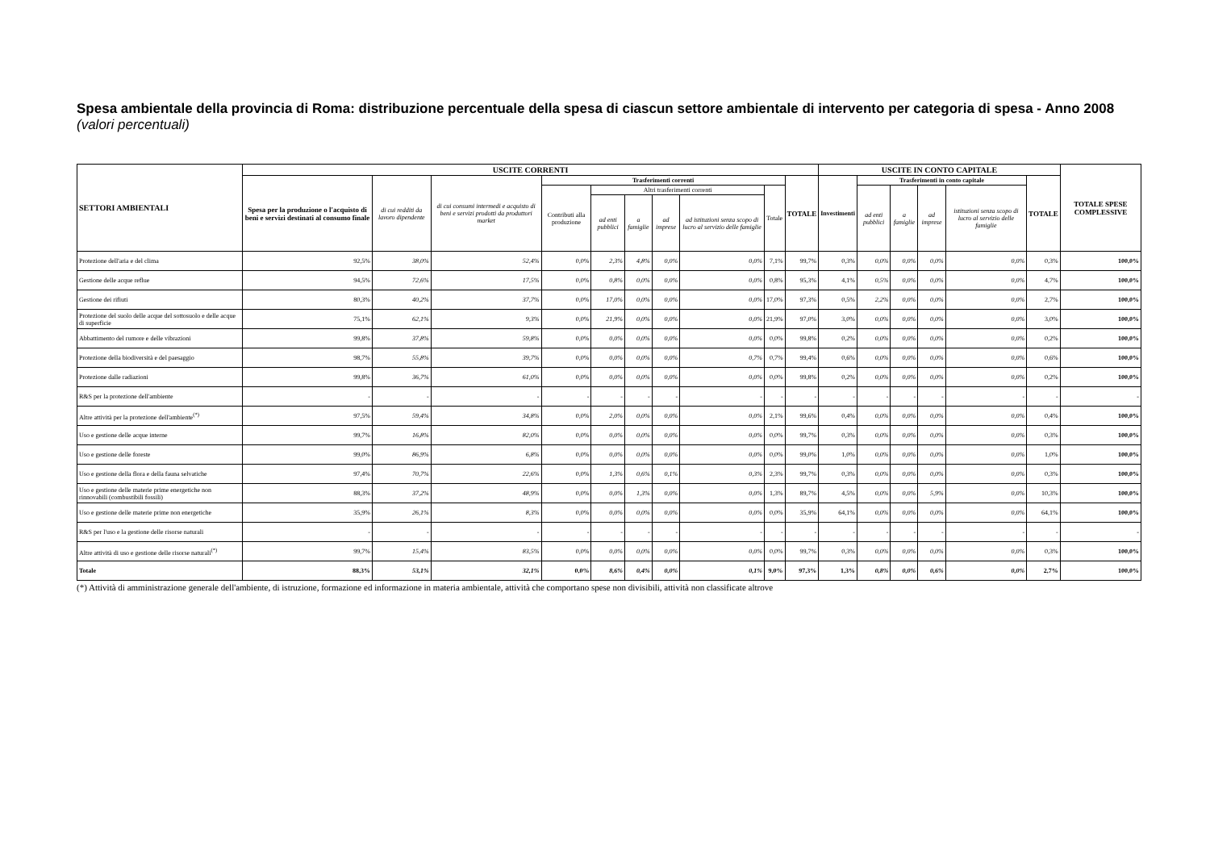Spesa ambientale della provincia di Roma: distribuzione percentuale della spesa di ciascun settore ambientale di intervento per categoria di spesa - Anno 2008 (valori percentuali)
| SETTORI AMBIENTALI | USCITE CORRENTI | | | | | | | | | | USCITE IN CONTO CAPITALE | | | | | | TOTALE SPESE COMPLESSIVE |
| --- | --- | --- | --- | --- | --- | --- | --- | --- | --- | --- | --- | --- | --- | --- | --- | --- | --- |
| | Spesa per la produzione o l'acquisto di beni e servizi destinati al consumo finale | di cui redditi da lavoro dipendente | di cui consumi intermedi e acquisto di beni e servizi prodotti da produttori market | Trasferimenti correnti | | | | | | TOTALE | Investimenti | Trasferimenti in conto capitale | | | | TOTALE | |
| | | | | Contributi alla produzione | Altri trasferimenti correnti | | | | Totale | | | ad enti pubblici | a famiglie | ad imprese | istituzioni senza scopo di lucro al servizio delle famiglie | | |
| | | | | | ad enti pubblici | a famiglie | ad imprese | ad istituzioni senza scopo di lucro al servizio delle famiglie | | | | | | | | | |
| Protezione dell'aria e del clima | 92,5% | 38,0% | 52,4% | 0,0% | 2,3% | 4,8% | 0,0% | 0,0% | 7,1% | 99,7% | 0,3% | 0,0% | 0,0% | 0,0% | 0,0% | 0,3% | 100,0% |
| Gestione delle acque reflue | 94,5% | 72,6% | 17,5% | 0,0% | 0,8% | 0,0% | 0,0% | 0,0% | 0,8% | 95,3% | 4,1% | 0,5% | 0,0% | 0,0% | 0,0% | 4,7% | 100,0% |
| Gestione dei rifiuti | 80,3% | 40,2% | 37,7% | 0,0% | 17,0% | 0,0% | 0,0% | 0,0% | 17,0% | 97,3% | 0,5% | 2,2% | 0,0% | 0,0% | 0,0% | 2,7% | 100,0% |
| Protezione del suolo delle acque del sottosuolo e delle acque di superficie | 75,1% | 62,1% | 9,3% | 0,0% | 21,9% | 0,0% | 0,0% | 0,0% | 21,9% | 97,0% | 3,0% | 0,0% | 0,0% | 0,0% | 0,0% | 3,0% | 100,0% |
| Abbattimento del rumore e delle vibrazioni | 99,8% | 37,8% | 59,8% | 0,0% | 0,0% | 0,0% | 0,0% | 0,0% | 0,0% | 99,8% | 0,2% | 0,0% | 0,0% | 0,0% | 0,0% | 0,2% | 100,0% |
| Protezione della biodiversità e del paesaggio | 98,7% | 55,8% | 39,7% | 0,0% | 0,0% | 0,0% | 0,0% | 0,7% | 0,7% | 99,4% | 0,6% | 0,0% | 0,0% | 0,0% | 0,0% | 0,6% | 100,0% |
| Protezione dalle radiazioni | 99,8% | 36,7% | 61,0% | 0,0% | 0,0% | 0,0% | 0,0% | 0,0% | 0,0% | 99,8% | 0,2% | 0,0% | 0,0% | 0,0% | 0,0% | 0,2% | 100,0% |
| R&S per la protezione dell'ambiente | - | - | - | - | - | - | - | - | - | - | - | - | - | - | - | - | - |
| Altre attività per la protezione dell'ambiente<sup>(*)</sup> | 97,5% | 59,4% | 34,8% | 0,0% | 2,0% | 0,0% | 0,0% | 0,0% | 2,1% | 99,6% | 0,4% | 0,0% | 0,0% | 0,0% | 0,0% | 0,4% | 100,0% |
| Uso e gestione delle acque interne | 99,7% | 16,8% | 82,0% | 0,0% | 0,0% | 0,0% | 0,0% | 0,0% | 0,0% | 99,7% | 0,3% | 0,0% | 0,0% | 0,0% | 0,0% | 0,3% | 100,0% |
| Uso e gestione delle foreste | 99,0% | 86,9% | 6,8% | 0,0% | 0,0% | 0,0% | 0,0% | 0,0% | 0,0% | 99,0% | 1,0% | 0,0% | 0,0% | 0,0% | 0,0% | 1,0% | 100,0% |
| Uso e gestione della flora e della fauna selvatiche | 97,4% | 70,7% | 22,6% | 0,0% | 1,3% | 0,6% | 0,1% | 0,3% | 2,3% | 99,7% | 0,3% | 0,0% | 0,0% | 0,0% | 0,0% | 0,3% | 100,0% |
| Uso e gestione delle materie prime energetiche non rinnovabili (combustibili fossili) | 88,3% | 37,2% | 48,9% | 0,0% | 0,0% | 1,3% | 0,0% | 0,0% | 1,3% | 89,7% | 4,5% | 0,0% | 0,0% | 5,9% | 0,0% | 10,3% | 100,0% |
| Uso e gestione delle materie prime non energetiche | 35,9% | 26,1% | 8,3% | 0,0% | 0,0% | 0,0% | 0,0% | 0,0% | 0,0% | 35,9% | 64,1% | 0,0% | 0,0% | 0,0% | 0,0% | 64,1% | 100,0% |
| R&S per l'uso e la gestione delle risorse naturali | - | - | - | - | - | - | - | - | - | - | - | - | - | - | - | - | - |
| Altre attività di uso e gestione delle risorse naturali<sup>(*)</sup> | 99,7% | 15,4% | 83,5% | 0,0% | 0,0% | 0,0% | 0,0% | 0,0% | 0,0% | 99,7% | 0,3% | 0,0% | 0,0% | 0,0% | 0,0% | 0,3% | 100,0% |
| Totale | 88,3% | 53,1% | 32,1% | 0,0% | 8,6% | 0,4% | 0,0% | 0,1% | 9,0% | 97,3% | 1,3% | 0,8% | 0,0% | 0,6% | 0,0% | 2,7% | 100,0% |
(*) Attività di amministrazione generale dell'ambiente, di istruzione, formazione ed informazione in materia ambientale, attività che comportano spese non divisibili, attività non classificate altrove